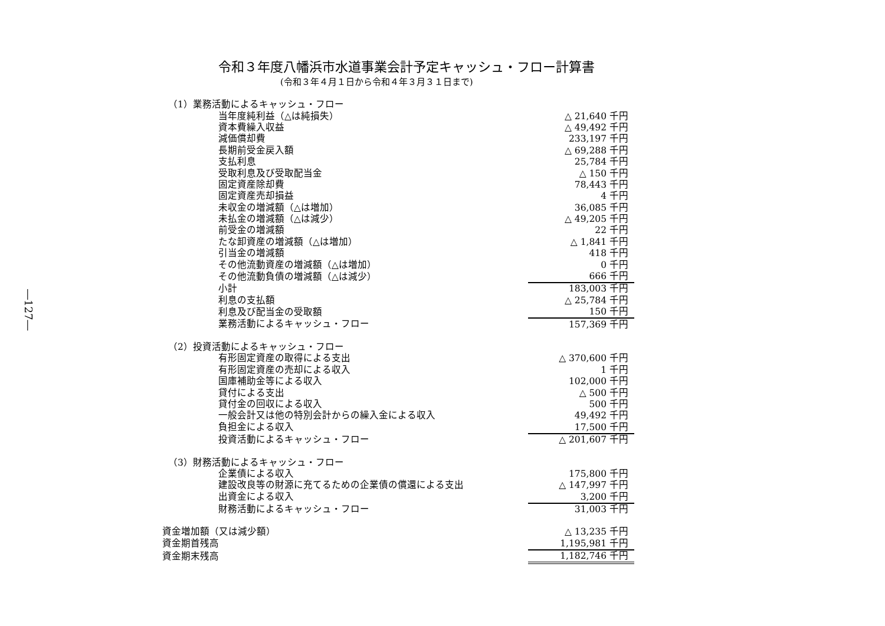―127―
令和３年度八幡浜市水道事業会計予定キャッシュ・フロー計算書
(令和３年４月１日から令和４年３月３１日まで)
| （1）業務活動によるキャッシュ・フロー | |
| 当年度純利益（△は純損失） | △ 21,640 千円 |
| 資本費繰入収益 | △ 49,492 千円 |
| 減価償却費 | 233,197 千円 |
| 長期前受金戻入額 | △ 69,288 千円 |
| 支払利息 | 25,784 千円 |
| 受取利息及び受取配当金 | △ 150 千円 |
| 固定資産除却費 | 78,443 千円 |
| 固定資産売却損益 | 4 千円 |
| 未収金の増減額（△は増加） | 36,085 千円 |
| 未払金の増減額（△は減少） | △ 49,205 千円 |
| 前受金の増減額 | 22 千円 |
| たな卸資産の増減額（△は増加） | △ 1,841 千円 |
| 引当金の増減額 | 418 千円 |
| その他流動資産の増減額（△は増加） | 0 千円 |
| その他流動負債の増減額（△は減少） | 666 千円 |
| 小計 | 183,003 千円 |
| 利息の支払額 | △ 25,784 千円 |
| 利息及び配当金の受取額 | 150 千円 |
| 業務活動によるキャッシュ・フロー | 157,369 千円 |
| （2）投資活動によるキャッシュ・フロー | |
| 有形固定資産の取得による支出 | △ 370,600 千円 |
| 有形固定資産の売却による収入 | 1 千円 |
| 国庫補助金等による収入 | 102,000 千円 |
| 貸付による支出 | △ 500 千円 |
| 貸付金の回収による収入 | 500 千円 |
| 一般会計又は他の特別会計からの繰入金による収入 | 49,492 千円 |
| 負担金による収入 | 17,500 千円 |
| 投資活動によるキャッシュ・フロー | △ 201,607 千円 |
| （3）財務活動によるキャッシュ・フロー | |
| 企業債による収入 | 175,800 千円 |
| 建設改良等の財源に充てるための企業債の償還による支出 | △ 147,997 千円 |
| 出資金による収入 | 3,200 千円 |
| 財務活動によるキャッシュ・フロー | 31,003 千円 |
| 資金増加額（又は減少額） | △ 13,235 千円 |
| 資金期首残高 | 1,195,981 千円 |
| 資金期末残高 | 1,182,746 千円 |